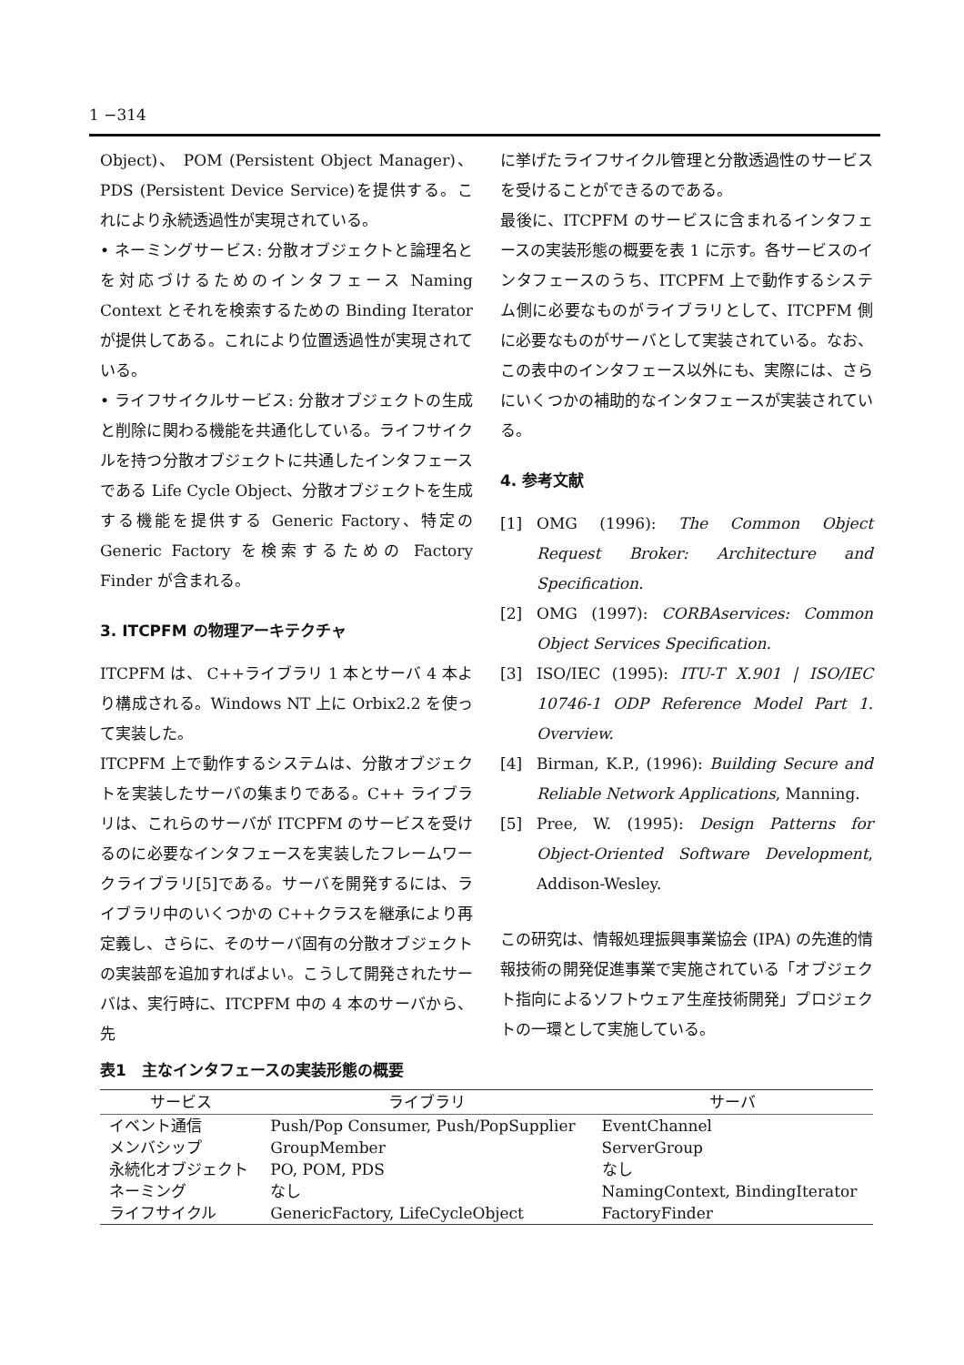1 −314
Object)、 POM (Persistent Object Manager)、PDS (Persistent Device Service)を提供する。これにより永続透過性が実現されている。
• ネーミングサービス: 分散オブジェクトと論理名とを対応づけるためのインタフェース Naming Context とそれを検索するための Binding Iterator が提供してある。これにより位置透過性が実現されている。
• ライフサイクルサービス: 分散オブジェクトの生成と削除に関わる機能を共通化している。ライフサイクルを持つ分散オブジェクトに共通したインタフェースである Life Cycle Object、分散オブジェクトを生成する機能を提供する Generic Factory、特定の Generic Factory を検索するための Factory Finder が含まれる。
3. ITCPFM の物理アーキテクチャ
ITCPFM は、 C++ライブラリ 1 本とサーバ 4 本より構成される。Windows NT 上に Orbix2.2 を使って実装した。
ITCPFM 上で動作するシステムは、分散オブジェクトを実装したサーバの集まりである。C++ ライブラリは、これらのサーバが ITCPFM のサービスを受けるのに必要なインタフェースを実装したフレームワークライブラリ[5]である。サーバを開発するには、ライブラリ中のいくつかの C++クラスを継承により再定義し、さらに、そのサーバ固有の分散オブジェクトの実装部を追加すればよい。こうして開発されたサーバは、実行時に、ITCPFM 中の 4 本のサーバから、先
に挙げたライフサイクル管理と分散透過性のサービスを受けることができるのである。
最後に、ITCPFM のサービスに含まれるインタフェースの実装形態の概要を表 1 に示す。各サービスのインタフェースのうち、ITCPFM 上で動作するシステム側に必要なものがライブラリとして、ITCPFM 側に必要なものがサーバとして実装されている。なお、この表中のインタフェース以外にも、実際には、さらにいくつかの補助的なインタフェースが実装されている。
4. 参考文献
[1] OMG (1996): The Common Object Request Broker: Architecture and Specification.
[2] OMG (1997): CORBAservices: Common Object Services Specification.
[3] ISO/IEC (1995): ITU-T X.901 | ISO/IEC 10746-1 ODP Reference Model Part 1. Overview.
[4] Birman, K.P., (1996): Building Secure and Reliable Network Applications, Manning.
[5] Pree, W. (1995): Design Patterns for Object-Oriented Software Development, Addison-Wesley.
この研究は、情報処理振興事業協会 (IPA) の先進的情報技術の開発促進事業で実施されている「オブジェクト指向によるソフトウェア生産技術開発」プロジェクトの一環として実施している。
表1　主なインタフェースの実装形態の概要
| サービス | ライブラリ | サーバ |
| --- | --- | --- |
| イベント通信 | Push/Pop Consumer, Push/PopSupplier | EventChannel |
| メンバシップ | GroupMember | ServerGroup |
| 永続化オブジェクト | PO, POM, PDS | なし |
| ネーミング | なし | NamingContext, BindingIterator |
| ライフサイクル | GenericFactory, LifeCycleObject | FactoryFinder |